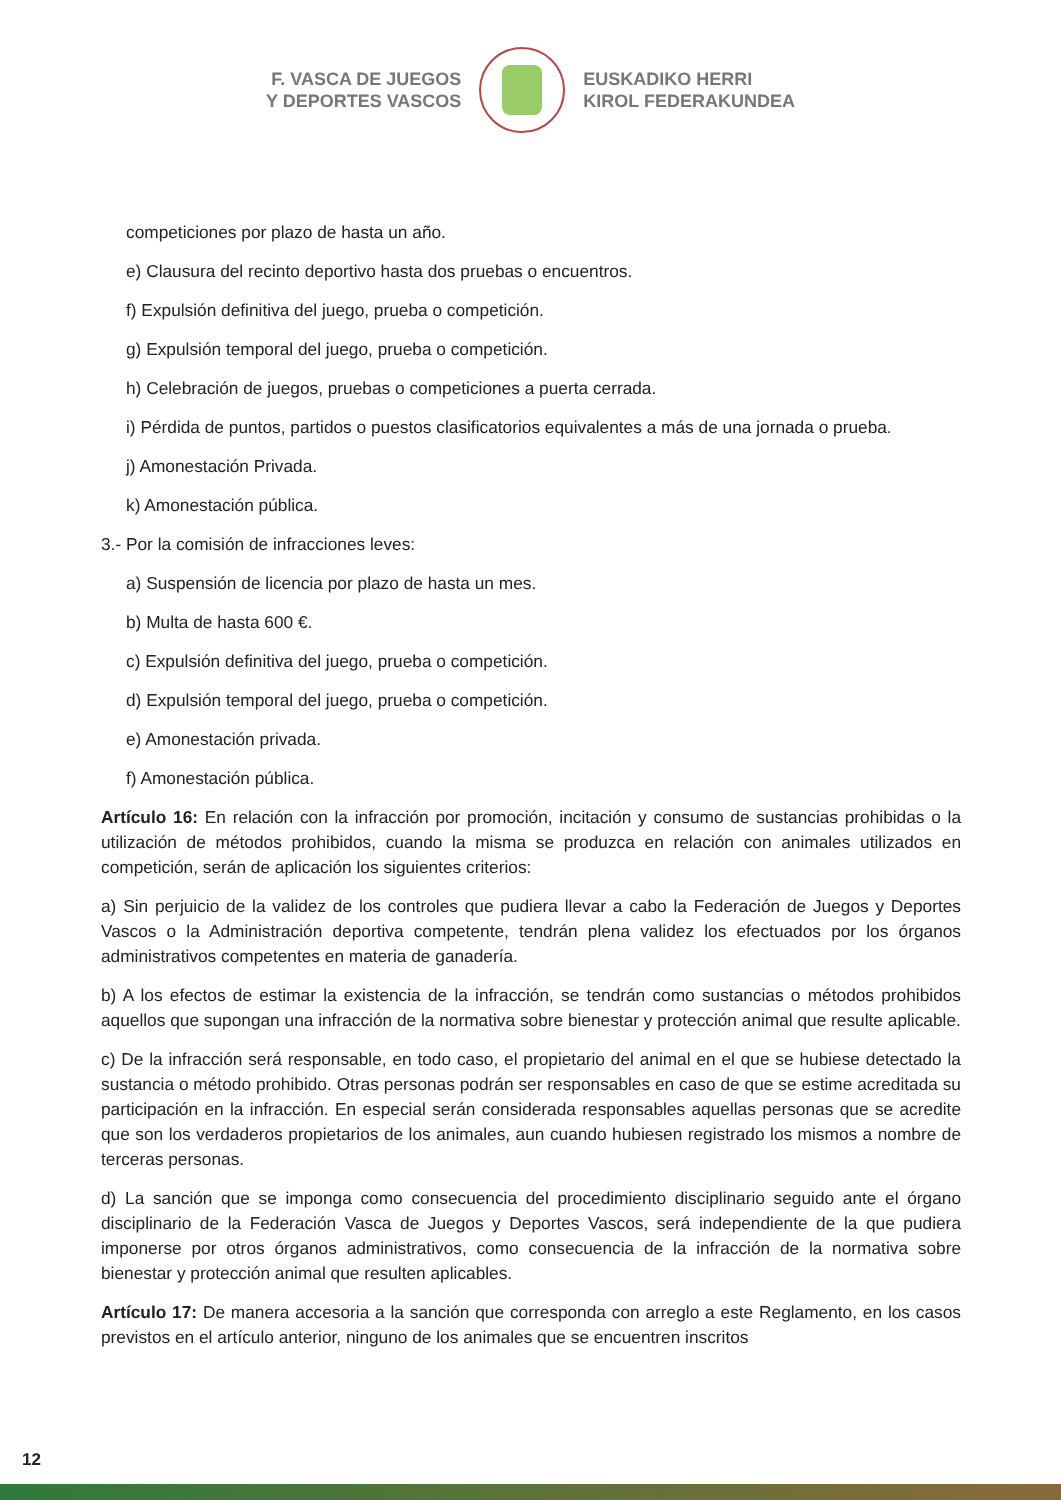F. VASCA DE JUEGOS
Y DEPORTES VASCOS
EUSKADIKO HERRI
KIROL FEDERAKUNDEA
competiciones por plazo de hasta un año.
e) Clausura del recinto deportivo hasta dos pruebas o encuentros.
f) Expulsión definitiva del juego, prueba o competición.
g) Expulsión temporal del juego, prueba o competición.
h) Celebración de juegos, pruebas o competiciones a puerta cerrada.
i) Pérdida de puntos, partidos o puestos clasificatorios equivalentes a más de una jornada o prueba.
j) Amonestación Privada.
k) Amonestación pública.
3.- Por la comisión de infracciones leves:
a) Suspensión de licencia por plazo de hasta un mes.
b) Multa de hasta 600 €.
c) Expulsión definitiva del juego, prueba o competición.
d) Expulsión temporal del juego, prueba o competición.
e) Amonestación privada.
f) Amonestación pública.
Artículo 16: En relación con la infracción por promoción, incitación y consumo de sustancias prohibidas o la utilización de métodos prohibidos, cuando la misma se produzca en relación con animales utilizados en competición, serán de aplicación los siguientes criterios:
a) Sin perjuicio de la validez de los controles que pudiera llevar a cabo la Federación de Juegos y Deportes Vascos o la Administración deportiva competente, tendrán plena validez los efectuados por los órganos administrativos competentes en materia de ganadería.
b) A los efectos de estimar la existencia de la infracción, se tendrán como sustancias o métodos prohibidos aquellos que supongan una infracción de la normativa sobre bienestar y protección animal que resulte aplicable.
c) De la infracción será responsable, en todo caso, el propietario del animal en el que se hubiese detectado la sustancia o método prohibido. Otras personas podrán ser responsables en caso de que se estime acreditada su participación en la infracción. En especial serán considerada responsables aquellas personas que se acredite que son los verdaderos propietarios de los animales, aun cuando hubiesen registrado los mismos a nombre de terceras personas.
d) La sanción que se imponga como consecuencia del procedimiento disciplinario seguido ante el órgano disciplinario de la Federación Vasca de Juegos y Deportes Vascos, será independiente de la que pudiera imponerse por otros órganos administrativos, como consecuencia de la infracción de la normativa sobre bienestar y protección animal que resulten aplicables.
Artículo 17: De manera accesoria a la sanción que corresponda con arreglo a este Reglamento, en los casos previstos en el artículo anterior, ninguno de los animales que se encuentren inscritos
12